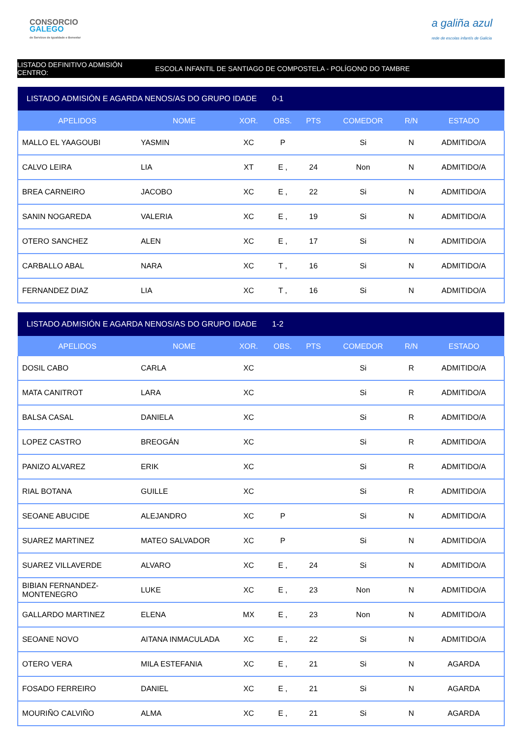CONSORCIO
GALEGO
de Servizos de Igualdade e Benestar
a galiña azul
rede de escolas infantís de Galicia
LISTADO DEFINITIVO ADMISIÓN CENTRO:
ESCOLA INFANTIL DE SANTIAGO DE COMPOSTELA - POLÍGONO DO TAMBRE
| LISTADO ADMISIÓN E AGARDA NENOS/AS DO GRUPO IDADE 0-1 | | | | | | | |
| --- | --- | --- | --- | --- | --- | --- | --- |
| APELIDOS | NOME | XOR. | OBS. | PTS | COMEDOR | R/N | ESTADO |
| MALLO EL YAAGOUBI | YASMIN | XC | P | | Si | N | ADMITIDO/A |
| CALVO LEIRA | LIA | XT | E , | 24 | Non | N | ADMITIDO/A |
| BREA CARNEIRO | JACOBO | XC | E , | 22 | Si | N | ADMITIDO/A |
| SANIN NOGAREDA | VALERIA | XC | E , | 19 | Si | N | ADMITIDO/A |
| OTERO SANCHEZ | ALEN | XC | E , | 17 | Si | N | ADMITIDO/A |
| CARBALLO ABAL | NARA | XC | T , | 16 | Si | N | ADMITIDO/A |
| FERNANDEZ DIAZ | LIA | XC | T , | 16 | Si | N | ADMITIDO/A |
| LISTADO ADMISIÓN E AGARDA NENOS/AS DO GRUPO IDADE 1-2 | | | | | | | |
| --- | --- | --- | --- | --- | --- | --- | --- |
| APELIDOS | NOME | XOR. | OBS. | PTS | COMEDOR | R/N | ESTADO |
| DOSIL CABO | CARLA | XC | | | Si | R | ADMITIDO/A |
| MATA CANITROT | LARA | XC | | | Si | R | ADMITIDO/A |
| BALSA CASAL | DANIELA | XC | | | Si | R | ADMITIDO/A |
| LOPEZ CASTRO | BREOGÁN | XC | | | Si | R | ADMITIDO/A |
| PANIZO ALVAREZ | ERIK | XC | | | Si | R | ADMITIDO/A |
| RIAL BOTANA | GUILLE | XC | | | Si | R | ADMITIDO/A |
| SEOANE ABUCIDE | ALEJANDRO | XC | P | | Si | N | ADMITIDO/A |
| SUAREZ MARTINEZ | MATEO SALVADOR | XC | P | | Si | N | ADMITIDO/A |
| SUAREZ VILLAVERDE | ALVARO | XC | E , | 24 | Si | N | ADMITIDO/A |
| BIBIAN FERNANDEZ- MONTENEGRO | LUKE | XC | E , | 23 | Non | N | ADMITIDO/A |
| GALLARDO MARTINEZ | ELENA | MX | E , | 23 | Non | N | ADMITIDO/A |
| SEOANE NOVO | AITANA INMACULADA | XC | E , | 22 | Si | N | ADMITIDO/A |
| OTERO VERA | MILA ESTEFANIA | XC | E , | 21 | Si | N | AGARDA |
| FOSADO FERREIRO | DANIEL | XC | E , | 21 | Si | N | AGARDA |
| MOURIÑO CALVIÑO | ALMA | XC | E , | 21 | Si | N | AGARDA |